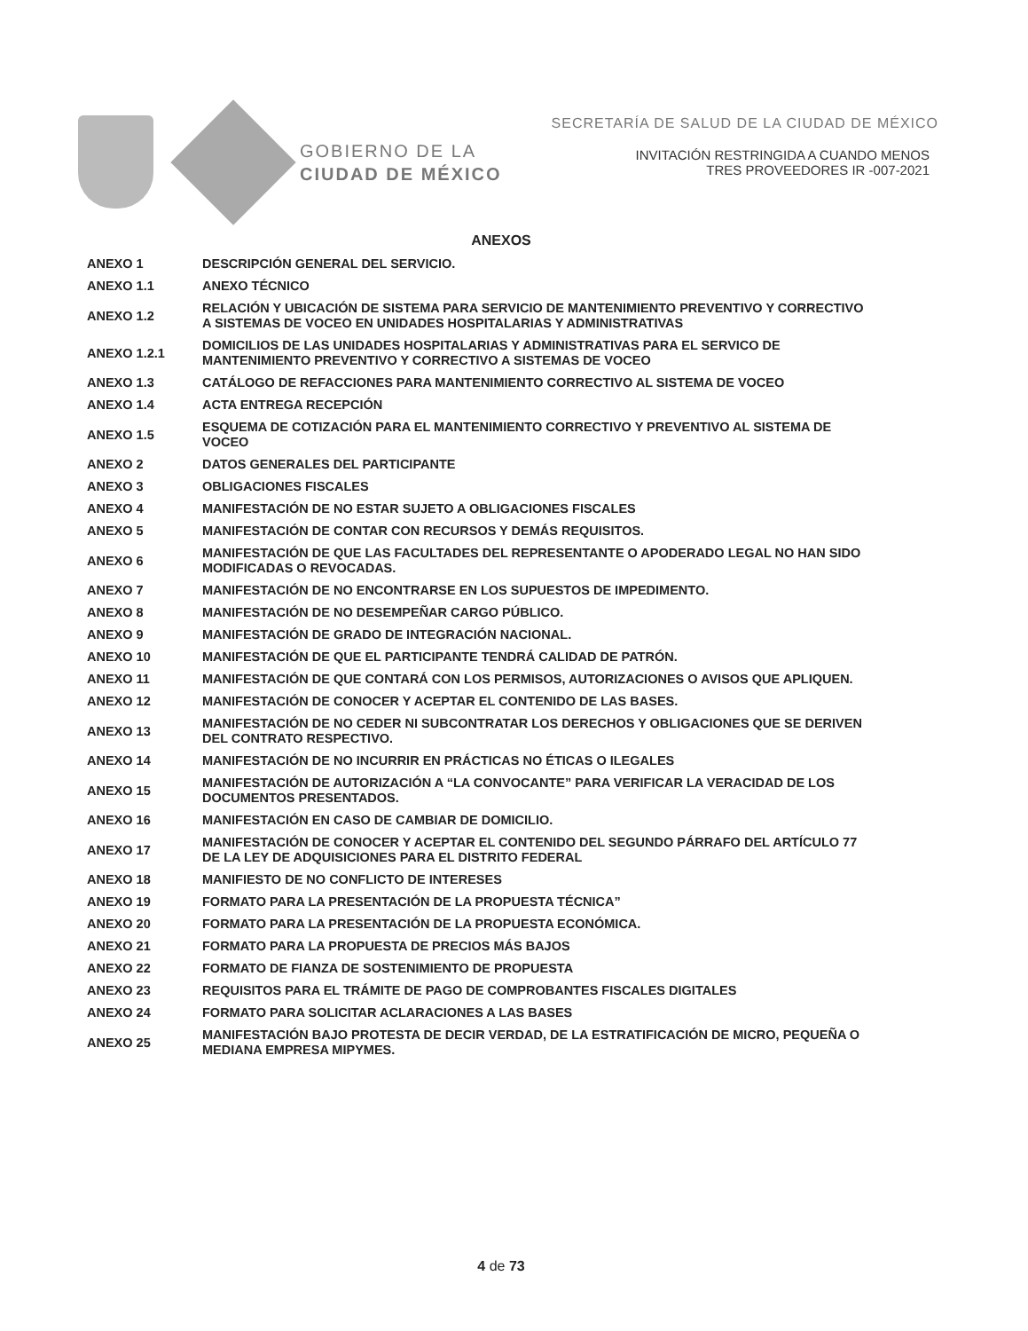GOBIERNO DE LA
CIUDAD DE MÉXICO
SECRETARÍA DE SALUD DE LA CIUDAD DE MÉXICO
INVITACIÓN RESTRINGIDA A CUANDO MENOS
TRES PROVEEDORES IR -007-2021
ANEXOS
| ANEXO 1 | DESCRIPCIÓN GENERAL DEL SERVICIO. |
| ANEXO 1.1 | ANEXO TÉCNICO |
| ANEXO 1.2 | RELACIÓN Y UBICACIÓN DE SISTEMA PARA SERVICIO DE MANTENIMIENTO PREVENTIVO Y CORRECTIVO A SISTEMAS DE VOCEO EN UNIDADES HOSPITALARIAS Y ADMINISTRATIVAS |
| ANEXO 1.2.1 | DOMICILIOS DE LAS UNIDADES HOSPITALARIAS Y ADMINISTRATIVAS PARA EL SERVICO DE MANTENIMIENTO PREVENTIVO Y CORRECTIVO A SISTEMAS DE VOCEO |
| ANEXO 1.3 | CATÁLOGO DE REFACCIONES PARA MANTENIMIENTO CORRECTIVO AL SISTEMA DE VOCEO |
| ANEXO 1.4 | ACTA ENTREGA RECEPCIÓN |
| ANEXO 1.5 | ESQUEMA DE COTIZACIÓN PARA EL MANTENIMIENTO CORRECTIVO Y PREVENTIVO AL SISTEMA DE VOCEO |
| ANEXO 2 | DATOS GENERALES DEL PARTICIPANTE |
| ANEXO 3 | OBLIGACIONES FISCALES |
| ANEXO 4 | MANIFESTACIÓN DE NO ESTAR SUJETO A OBLIGACIONES FISCALES |
| ANEXO 5 | MANIFESTACIÓN DE CONTAR CON RECURSOS Y DEMÁS REQUISITOS. |
| ANEXO 6 | MANIFESTACIÓN DE QUE LAS FACULTADES DEL REPRESENTANTE O APODERADO LEGAL NO HAN SIDO MODIFICADAS O REVOCADAS. |
| ANEXO 7 | MANIFESTACIÓN DE NO ENCONTRARSE EN LOS SUPUESTOS DE IMPEDIMENTO. |
| ANEXO 8 | MANIFESTACIÓN DE NO DESEMPEÑAR CARGO PÚBLICO. |
| ANEXO 9 | MANIFESTACIÓN DE GRADO DE INTEGRACIÓN NACIONAL. |
| ANEXO 10 | MANIFESTACIÓN DE QUE EL PARTICIPANTE TENDRÁ CALIDAD DE PATRÓN. |
| ANEXO 11 | MANIFESTACIÓN DE QUE CONTARÁ CON LOS PERMISOS, AUTORIZACIONES O AVISOS QUE APLIQUEN. |
| ANEXO 12 | MANIFESTACIÓN DE CONOCER Y ACEPTAR EL CONTENIDO DE LAS BASES. |
| ANEXO 13 | MANIFESTACIÓN DE NO CEDER NI SUBCONTRATAR LOS DERECHOS Y OBLIGACIONES QUE SE DERIVEN DEL CONTRATO RESPECTIVO. |
| ANEXO 14 | MANIFESTACIÓN DE NO INCURRIR EN PRÁCTICAS NO ÉTICAS O ILEGALES |
| ANEXO 15 | MANIFESTACIÓN DE AUTORIZACIÓN A “LA CONVOCANTE” PARA VERIFICAR LA VERACIDAD DE LOS DOCUMENTOS PRESENTADOS. |
| ANEXO 16 | MANIFESTACIÓN EN CASO DE CAMBIAR DE DOMICILIO. |
| ANEXO 17 | MANIFESTACIÓN DE CONOCER Y ACEPTAR EL CONTENIDO DEL SEGUNDO PÁRRAFO DEL ARTÍCULO 77 DE LA LEY DE ADQUISICIONES PARA EL DISTRITO FEDERAL |
| ANEXO 18 | MANIFIESTO DE NO CONFLICTO DE INTERESES |
| ANEXO 19 | FORMATO PARA LA PRESENTACIÓN DE LA PROPUESTA TÉCNICA” |
| ANEXO 20 | FORMATO PARA LA PRESENTACIÓN DE LA PROPUESTA ECONÓMICA. |
| ANEXO 21 | FORMATO PARA LA PROPUESTA DE PRECIOS MÁS BAJOS |
| ANEXO 22 | FORMATO DE FIANZA DE SOSTENIMIENTO DE PROPUESTA |
| ANEXO 23 | REQUISITOS PARA EL TRÁMITE DE PAGO DE COMPROBANTES FISCALES DIGITALES |
| ANEXO 24 | FORMATO PARA SOLICITAR ACLARACIONES A LAS BASES |
| ANEXO 25 | MANIFESTACIÓN BAJO PROTESTA DE DECIR VERDAD, DE LA ESTRATIFICACIÓN DE MICRO, PEQUEÑA O MEDIANA EMPRESA MIPYMES. |
4 de 73